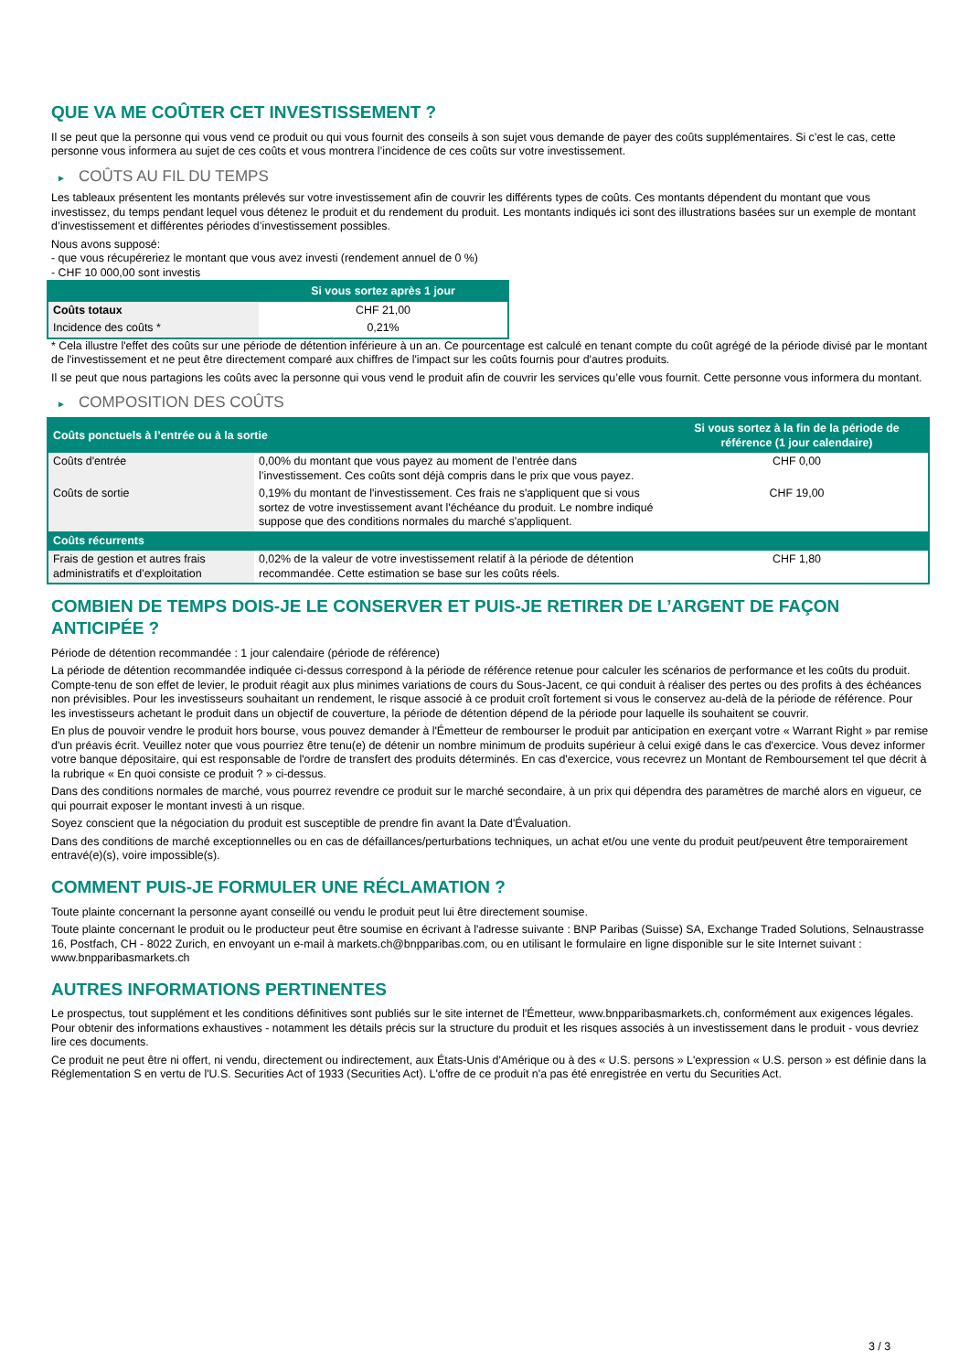QUE VA ME COÛTER CET INVESTISSEMENT ?
Il se peut que la personne qui vous vend ce produit ou qui vous fournit des conseils à son sujet vous demande de payer des coûts supplémentaires. Si c’est le cas, cette personne vous informera au sujet de ces coûts et vous montrera l’incidence de ces coûts sur votre investissement.
► COÛTS AU FIL DU TEMPS
Les tableaux présentent les montants prélevés sur votre investissement afin de couvrir les différents types de coûts. Ces montants dépendent du montant que vous investissez, du temps pendant lequel vous détenez le produit et du rendement du produit. Les montants indiqués ici sont des illustrations basées sur un exemple de montant d’investissement et différentes périodes d’investissement possibles.
Nous avons supposé:
- que vous récupéreriez le montant que vous avez investi (rendement annuel de 0 %)
- CHF 10 000,00 sont investis
| | Si vous sortez après 1 jour |
| --- | --- |
| Coûts totaux | CHF 21,00 |
| Incidence des coûts * | 0,21% |
* Cela illustre l'effet des coûts sur une période de détention inférieure à un an. Ce pourcentage est calculé en tenant compte du coût agrégé de la période divisé par le montant de l'investissement et ne peut être directement comparé aux chiffres de l'impact sur les coûts fournis pour d'autres produits.
Il se peut que nous partagions les coûts avec la personne qui vous vend le produit afin de couvrir les services qu’elle vous fournit. Cette personne vous informera du montant.
► COMPOSITION DES COÛTS
| Coûts ponctuels à l’entrée ou à la sortie | | Si vous sortez à la fin de la période de référence (1 jour calendaire) |
| --- | --- | --- |
| Coûts d'entrée | 0,00% du montant que vous payez au moment de l’entrée dans l’investissement. Ces coûts sont déjà compris dans le prix que vous payez. | CHF 0,00 |
| Coûts de sortie | 0,19% du montant de l'investissement. Ces frais ne s'appliquent que si vous sortez de votre investissement avant l'échéance du produit. Le nombre indiqué suppose que des conditions normales du marché s'appliquent. | CHF 19,00 |
| Coûts récurrents | | |
| Frais de gestion et autres frais administratifs et d’exploitation | 0,02% de la valeur de votre investissement relatif à la période de détention recommandée. Cette estimation se base sur les coûts réels. | CHF 1,80 |
COMBIEN DE TEMPS DOIS-JE LE CONSERVER ET PUIS-JE RETIRER DE L’ARGENT DE FAÇON ANTICIPÉE ?
Période de détention recommandée : 1 jour calendaire (période de référence)
La période de détention recommandée indiquée ci-dessus correspond à la période de référence retenue pour calculer les scénarios de performance et les coûts du produit. Compte-tenu de son effet de levier, le produit réagit aux plus minimes variations de cours du Sous-Jacent, ce qui conduit à réaliser des pertes ou des profits à des échéances non prévisibles. Pour les investisseurs souhaitant un rendement, le risque associé à ce produit croît fortement si vous le conservez au-delà de la période de référence. Pour les investisseurs achetant le produit dans un objectif de couverture, la période de détention dépend de la période pour laquelle ils souhaitent se couvrir.
En plus de pouvoir vendre le produit hors bourse, vous pouvez demander à l'Émetteur de rembourser le produit par anticipation en exerçant votre « Warrant Right » par remise d'un préavis écrit. Veuillez noter que vous pourriez être tenu(e) de détenir un nombre minimum de produits supérieur à celui exigé dans le cas d'exercice. Vous devez informer votre banque dépositaire, qui est responsable de l'ordre de transfert des produits déterminés. En cas d'exercice, vous recevrez un Montant de Remboursement tel que décrit à la rubrique « En quoi consiste ce produit ? » ci-dessus.
Dans des conditions normales de marché, vous pourrez revendre ce produit sur le marché secondaire, à un prix qui dépendra des paramètres de marché alors en vigueur, ce qui pourrait exposer le montant investi à un risque.
Soyez conscient que la négociation du produit est susceptible de prendre fin avant la Date d'Évaluation.
Dans des conditions de marché exceptionnelles ou en cas de défaillances/perturbations techniques, un achat et/ou une vente du produit peut/peuvent être temporairement entravé(e)(s), voire impossible(s).
COMMENT PUIS-JE FORMULER UNE RÉCLAMATION ?
Toute plainte concernant la personne ayant conseillé ou vendu le produit peut lui être directement soumise.
Toute plainte concernant le produit ou le producteur peut être soumise en écrivant à l'adresse suivante : BNP Paribas (Suisse) SA, Exchange Traded Solutions, Selnaustrasse 16, Postfach, CH - 8022 Zurich, en envoyant un e-mail à markets.ch@bnpparibas.com, ou en utilisant le formulaire en ligne disponible sur le site Internet suivant : www.bnpparibasmarkets.ch
AUTRES INFORMATIONS PERTINENTES
Le prospectus, tout supplément et les conditions définitives sont publiés sur le site internet de l'Émetteur, www.bnpparibasmarkets.ch, conformément aux exigences légales. Pour obtenir des informations exhaustives - notamment les détails précis sur la structure du produit et les risques associés à un investissement dans le produit - vous devriez lire ces documents.
Ce produit ne peut être ni offert, ni vendu, directement ou indirectement, aux États-Unis d'Amérique ou à des « U.S. persons » L'expression « U.S. person » est définie dans la Réglementation S en vertu de l'U.S. Securities Act of 1933 (Securities Act). L'offre de ce produit n'a pas été enregistrée en vertu du Securities Act.
3 / 3